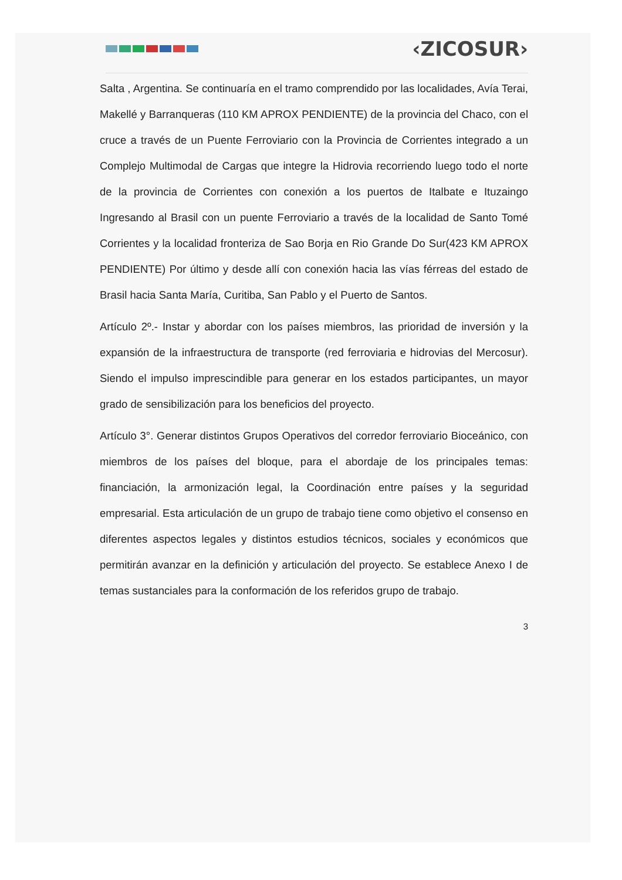‹ZICOSUR›
Salta , Argentina. Se continuaría en el tramo comprendido por las localidades, Avía Terai, Makellé y Barranqueras (110 KM APROX PENDIENTE) de la provincia del Chaco, con el cruce a través de un Puente Ferroviario con la Provincia de Corrientes integrado a un Complejo Multimodal de Cargas que integre la Hidrovia recorriendo luego todo el norte de la provincia de Corrientes con conexión a los puertos de Italbate e Ituzaingo Ingresando al Brasil con un puente Ferroviario a través de la localidad de Santo Tomé Corrientes y la localidad fronteriza de Sao Borja en Rio Grande Do Sur(423 KM APROX PENDIENTE) Por último y desde allí con conexión hacia las vías férreas del estado de Brasil hacia Santa María, Curitiba, San Pablo y el Puerto de Santos.
Artículo 2º.- Instar y abordar con los países miembros, las prioridad de inversión y la expansión de la infraestructura de transporte (red ferroviaria e hidrovias del Mercosur). Siendo el impulso imprescindible para generar en los estados participantes, un mayor grado de sensibilización para los beneficios del proyecto.
Artículo 3°. Generar distintos Grupos Operativos del corredor ferroviario Bioceánico, con miembros de los países del bloque, para el abordaje de los principales temas: financiación, la armonización legal, la Coordinación entre países y la seguridad empresarial. Esta articulación de un grupo de trabajo tiene como objetivo el consenso en diferentes aspectos legales y distintos estudios técnicos, sociales y económicos que permitirán avanzar en la definición y articulación del proyecto. Se establece Anexo I de temas sustanciales para la conformación de los referidos grupo de trabajo.
3